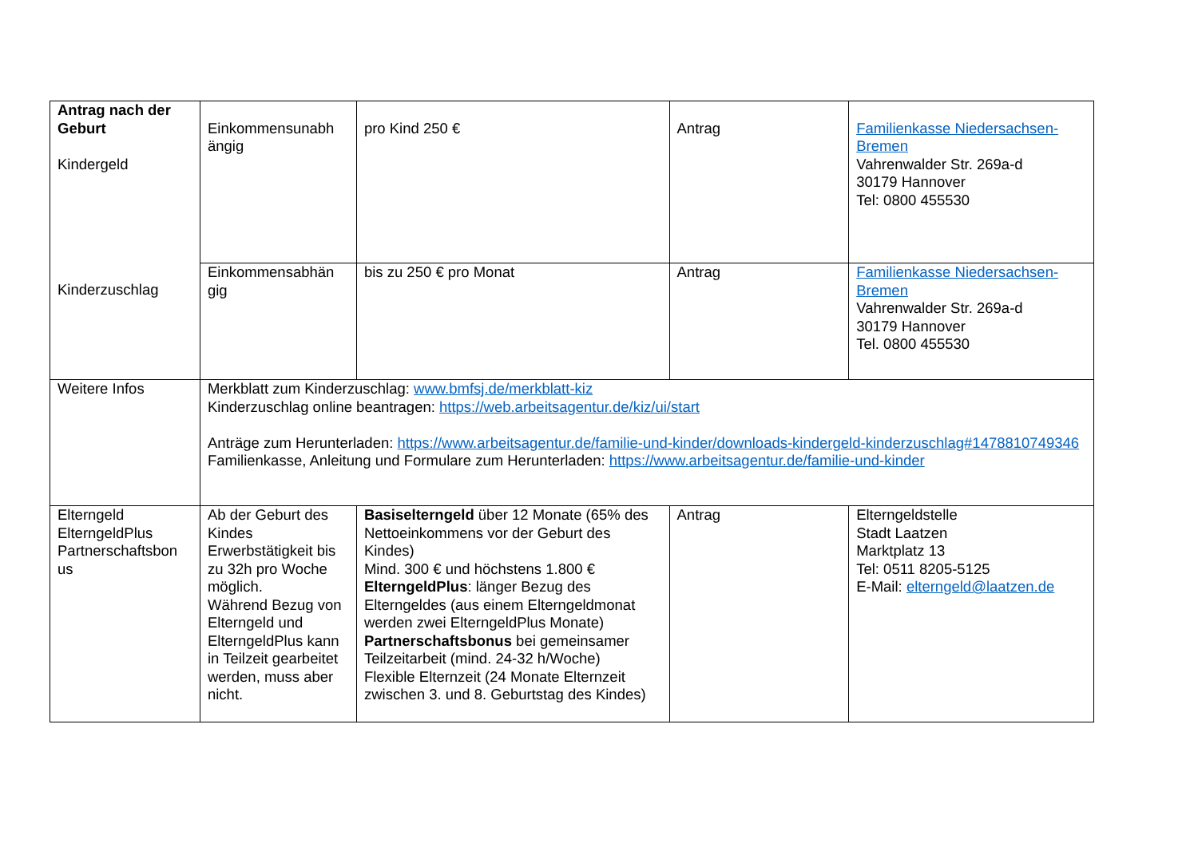| Antrag nach der Geburt Kindergeld Kinderzuschlag | Einkommensunabh ängig | pro Kind 250 € | Antrag | Familienkasse Niedersachsen-Bremen Vahrenwalder Str. 269a-d 30179 Hannover Tel: 0800 455530 |
| | Einkommensabhän gig | bis zu 250 € pro Monat | Antrag | Familienkasse Niedersachsen-Bremen Vahrenwalder Str. 269a-d 30179 Hannover Tel. 0800 455530 |
| Weitere Infos | Merkblatt zum Kinderzuschlag: www.bmfsj.de/merkblatt-kiz Kinderzuschlag online beantragen: https://web.arbeitsagentur.de/kiz/ui/start Anträge zum Herunterladen: https://www.arbeitsagentur.de/familie-und-kinder/downloads-kindergeld-kinderzuschlag#1478810749346 Familienkasse, Anleitung und Formulare zum Herunterladen: https://www.arbeitsagentur.de/familie-und-kinder | | | |
| Elterngeld ElterngeldPlus Partnerschaftsbon us | Ab der Geburt des Kindes Erwerbstätigkeit bis zu 32h pro Woche möglich. Während Bezug von Elterngeld und ElterngeldPlus kann in Teilzeit gearbeitet werden, muss aber nicht. | Basiselterngeld über 12 Monate (65% des Nettoeinkommens vor der Geburt des Kindes) Mind. 300 € und höchstens 1.800 € ElterngeldPlus : länger Bezug des Elterngeldes (aus einem Elterngeldmonat werden zwei ElterngeldPlus Monate) Partnerschaftsbonus bei gemeinsamer Teilzeitarbeit (mind. 24-32 h/Woche) Flexible Elternzeit (24 Monate Elternzeit zwischen 3. und 8. Geburtstag des Kindes) | Antrag | Elterngeldstelle Stadt Laatzen Marktplatz 13 Tel: 0511 8205-5125 E-Mail: elterngeld@laatzen.de |